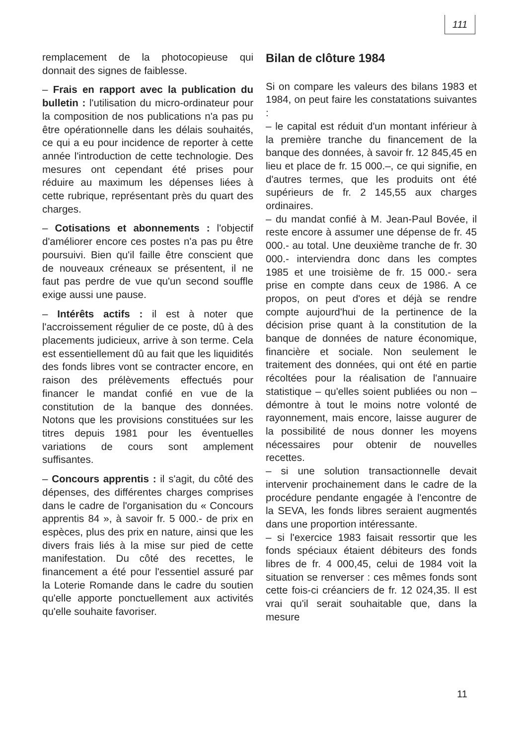111
remplacement de la photocopieuse qui donnait des signes de faiblesse.
– Frais en rapport avec la publication du bulletin : l'utilisation du micro-ordinateur pour la composition de nos publications n'a pas pu être opérationnelle dans les délais souhaités, ce qui a eu pour incidence de reporter à cette année l'introduction de cette technologie. Des mesures ont cependant été prises pour réduire au maximum les dépenses liées à cette rubrique, représentant près du quart des charges.
– Cotisations et abonnements : l'objectif d'améliorer encore ces postes n'a pas pu être poursuivi. Bien qu'il faille être conscient que de nouveaux créneaux se présentent, il ne faut pas perdre de vue qu'un second souffle exige aussi une pause.
– Intérêts actifs : il est à noter que l'accroissement régulier de ce poste, dû à des placements judicieux, arrive à son terme. Cela est essentiellement dû au fait que les liquidités des fonds libres vont se contracter encore, en raison des prélèvements effectués pour financer le mandat confié en vue de la constitution de la banque des données. Notons que les provisions constituées sur les titres depuis 1981 pour les éventuelles variations de cours sont amplement suffisantes.
– Concours apprentis : il s'agit, du côté des dépenses, des différentes charges comprises dans le cadre de l'organisation du « Concours apprentis 84 », à savoir fr. 5 000.- de prix en espèces, plus des prix en nature, ainsi que les divers frais liés à la mise sur pied de cette manifestation. Du côté des recettes, le financement a été pour l'essentiel assuré par la Loterie Romande dans le cadre du soutien qu'elle apporte ponctuellement aux activités qu'elle souhaite favoriser.
Bilan de clôture 1984
Si on compare les valeurs des bilans 1983 et 1984, on peut faire les constatations suivantes :
– le capital est réduit d'un montant inférieur à la première tranche du financement de la banque des données, à savoir fr. 12 845,45 en lieu et place de fr. 15 000.–, ce qui signifie, en d'autres termes, que les produits ont été supérieurs de fr. 2 145,55 aux charges ordinaires.
– du mandat confié à M. Jean-Paul Bovée, il reste encore à assumer une dépense de fr. 45 000.- au total. Une deuxième tranche de fr. 30 000.- interviendra donc dans les comptes 1985 et une troisième de fr. 15 000.- sera prise en compte dans ceux de 1986. A ce propos, on peut d'ores et déjà se rendre compte aujourd'hui de la pertinence de la décision prise quant à la constitution de la banque de données de nature économique, financière et sociale. Non seulement le traitement des données, qui ont été en partie récoltées pour la réalisation de l'annuaire statistique – qu'elles soient publiées ou non – démontre à tout le moins notre volonté de rayonnement, mais encore, laisse augurer de la possibilité de nous donner les moyens nécessaires pour obtenir de nouvelles recettes.
– si une solution transactionnelle devait intervenir prochainement dans le cadre de la procédure pendante engagée à l'encontre de la SEVA, les fonds libres seraient augmentés dans une proportion intéressante.
– si l'exercice 1983 faisait ressortir que les fonds spéciaux étaient débiteurs des fonds libres de fr. 4 000,45, celui de 1984 voit la situation se renverser : ces mêmes fonds sont cette fois-ci créanciers de fr. 12 024,35. Il est vrai qu'il serait souhaitable que, dans la mesure
11